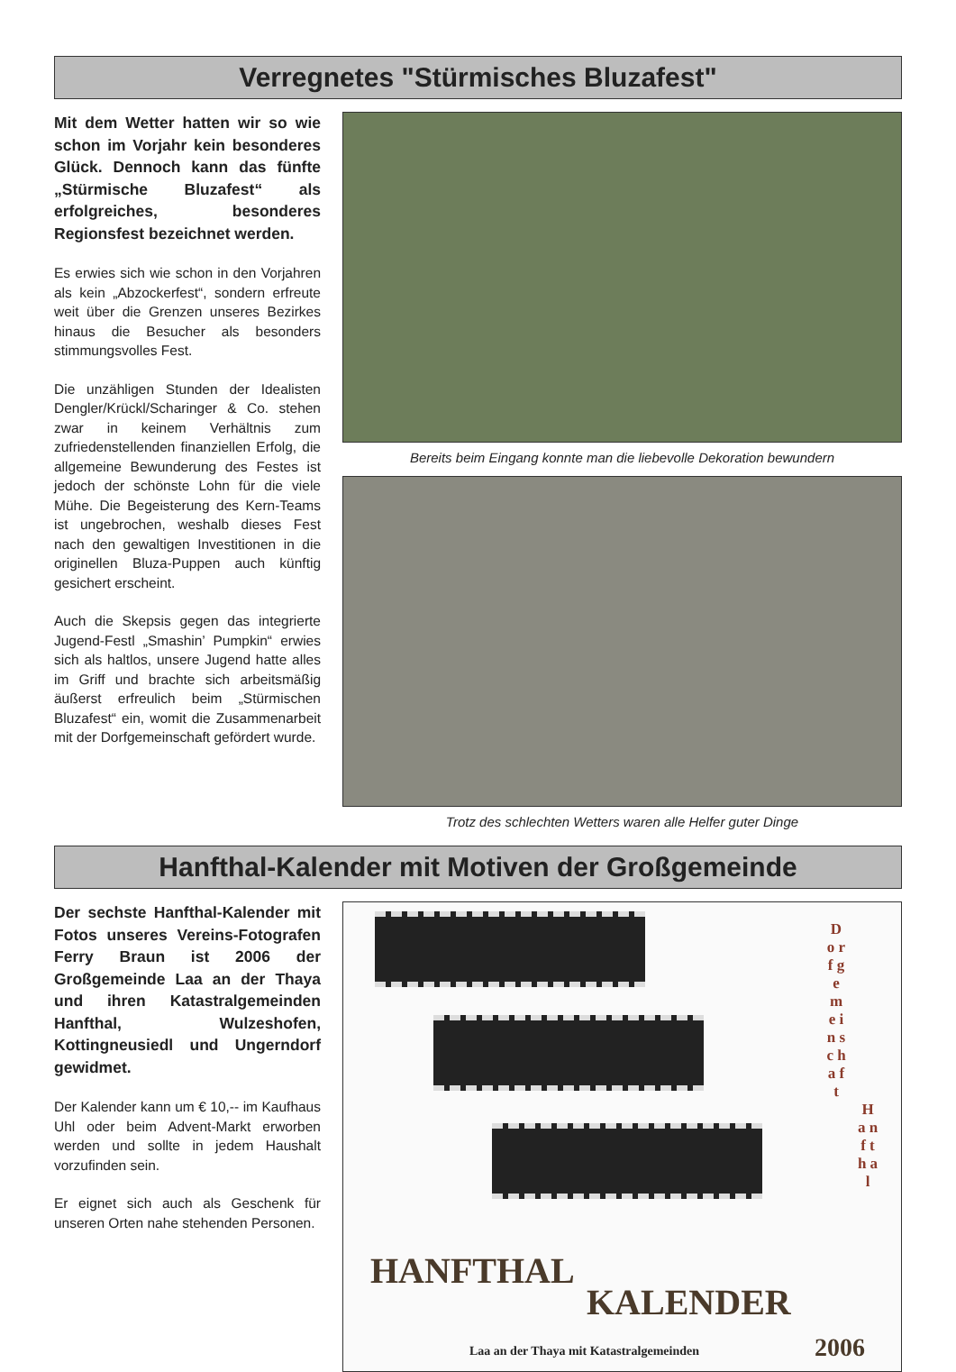Verregnetes "Stürmisches Bluzafest"
Mit dem Wetter hatten wir so wie schon im Vorjahr kein besonderes Glück. Dennoch kann das fünfte „Stürmische Bluzafest“ als erfolgreiches, besonderes Regionsfest bezeichnet werden.
Es erwies sich wie schon in den Vorjahren als kein „Abzockerfest“, sondern erfreute weit über die Grenzen unseres Bezirkes hinaus die Besucher als besonders stimmungsvolles Fest.
Die unzähligen Stunden der Idealisten Dengler/Krückl/Scharinger & Co. stehen zwar in keinem Verhältnis zum zufriedenstellenden finanziellen Erfolg, die allgemeine Bewunderung des Festes ist jedoch der schönste Lohn für die viele Mühe. Die Begeisterung des Kern-Teams ist ungebrochen, weshalb dieses Fest nach den gewaltigen Investitionen in die originellen Bluza-Puppen auch künftig gesichert erscheint.
Auch die Skepsis gegen das integrierte Jugend-Festl „Smashin’ Pumpkin“ erwies sich als haltlos, unsere Jugend hatte alles im Griff und brachte sich arbeitsmäßig äußerst erfreulich beim „Stürmischen Bluzafest“ ein, womit die Zusammenarbeit mit der Dorfgemeinschaft gefördert wurde.
Bereits beim Eingang konnte man die liebevolle Dekoration bewundern
Trotz des schlechten Wetters waren alle Helfer guter Dinge
Hanfthal-Kalender mit Motiven der Großgemeinde
Der sechste Hanfthal-Kalender mit Fotos unseres Vereins-Fotografen Ferry Braun ist 2006 der Großgemeinde Laa an der Thaya und ihren Katastralgemeinden Hanfthal, Wulzeshofen, Kottingneusiedl und Ungerndorf gewidmet.
Der Kalender kann um € 10,-- im Kaufhaus Uhl oder beim Advent-Markt erworben werden und sollte in jedem Haushalt vorzufinden sein.
Er eignet sich auch als Geschenk für unseren Orten nahe stehenden Personen.
D o r f g e m e i n s c h a f t
H a n f t h a l
HANFTHAL
KALENDER
Laa an der Thaya mit Katastralgemeinden
2006